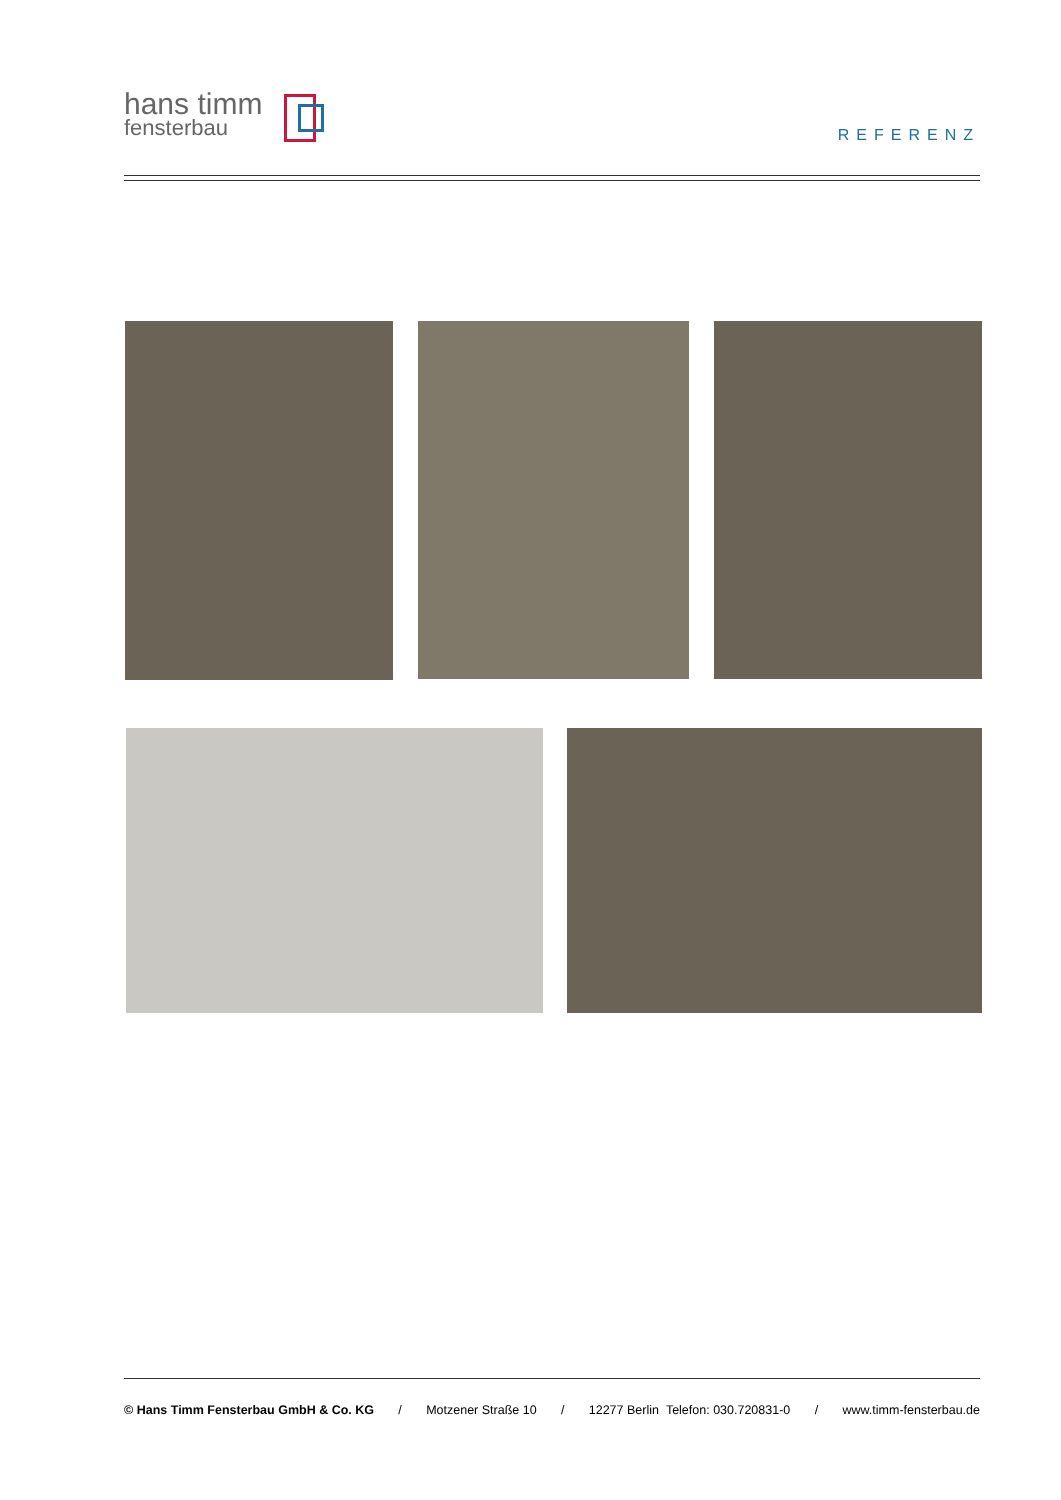hans timm
fensterbau
REFERENZ
© Hans Timm Fensterbau GmbH & Co. KG / Motzener Straße 10 / 12277 Berlin Telefon: 030.720831-0 / www.timm-fensterbau.de